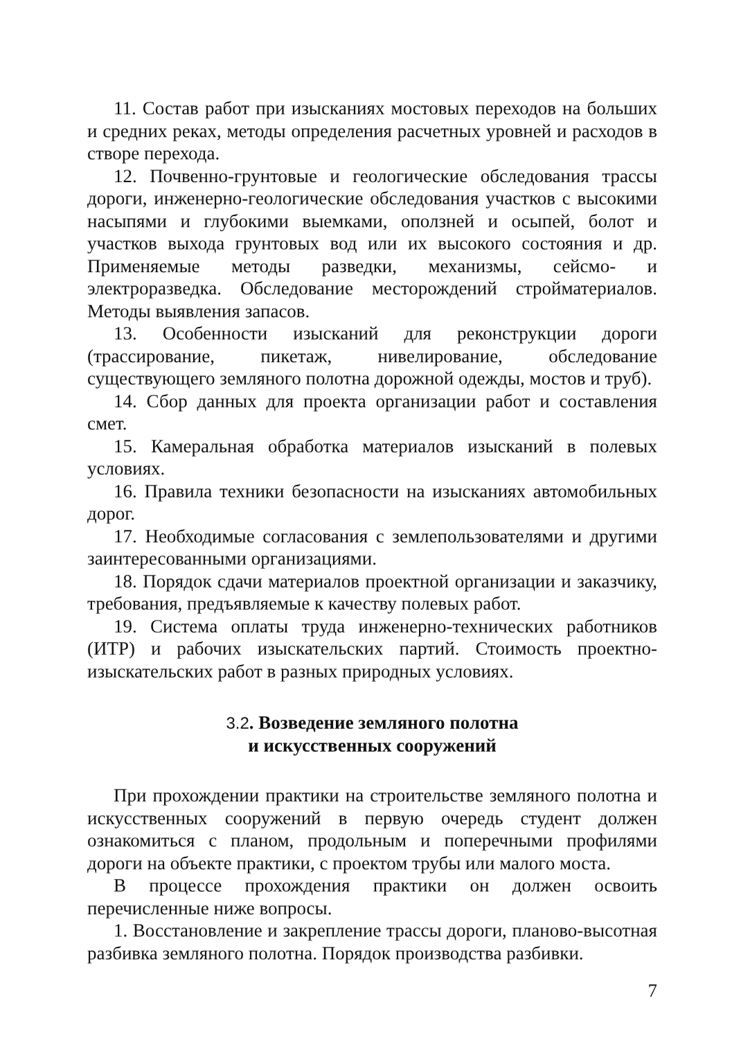11. Состав работ при изысканиях мостовых переходов на больших и средних реках, методы определения расчетных уровней и расходов в створе перехода.
12. Почвенно-грунтовые и геологические обследования трассы дороги, инженерно-геологические обследования участков с высокими насыпями и глубокими выемками, оползней и осыпей, болот и участков выхода грунтовых вод или их высокого состояния и др. Применяемые методы разведки, механизмы, сейсмо- и электроразведка. Обследование месторождений стройматериалов. Методы выявления запасов.
13. Особенности изысканий для реконструкции дороги (трассирование, пикетаж, нивелирование, обследование существующего земляного полотна дорожной одежды, мостов и труб).
14. Сбор данных для проекта организации работ и составления смет.
15. Камеральная обработка материалов изысканий в полевых условиях.
16. Правила техники безопасности на изысканиях автомобильных дорог.
17. Необходимые согласования с землепользователями и другими заинтересованными организациями.
18. Порядок сдачи материалов проектной организации и заказчику, требования, предъявляемые к качеству полевых работ.
19. Система оплаты труда инженерно-технических работников (ИТР) и рабочих изыскательских партий. Стоимость проектно-изыскательских работ в разных природных условиях.
3.2. Возведение земляного полотна
и искусственных сооружений
При прохождении практики на строительстве земляного полотна и искусственных сооружений в первую очередь студент должен ознакомиться с планом, продольным и поперечными профилями дороги на объекте практики, с проектом трубы или малого моста.
В процессе прохождения практики он должен освоить перечисленные ниже вопросы.
1. Восстановление и закрепление трассы дороги, планово-высотная разбивка земляного полотна. Порядок производства разбивки.
7